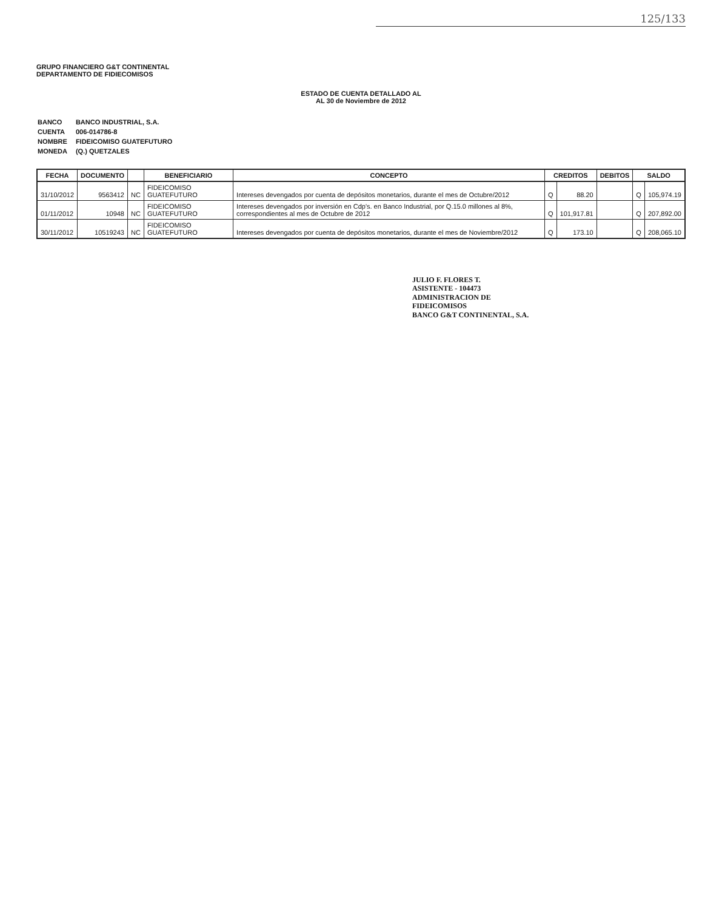125/133
GRUPO FINANCIERO G&T CONTINENTAL
DEPARTAMENTO DE FIDIECOMISOS
ESTADO DE CUENTA DETALLADO AL
AL 30 de Noviembre de 2012
| BANCO | BANCO INDUSTRIAL, S.A. |
| CUENTA | 006-014786-8 |
| NOMBRE | FIDEICOMISO GUATEFUTURO |
| MONEDA | (Q.) QUETZALES |
| FECHA | DOCUMENTO | | BENEFICIARIO | CONCEPTO | CREDITOS | | DEBITOS | SALDO | |
| --- | --- | --- | --- | --- | --- | --- | --- | --- | --- |
| 31/10/2012 | 9563412 | NC | FIDEICOMISO GUATEFUTURO | Intereses devengados por cuenta de depósitos monetarios, durante el mes de Octubre/2012 | Q | 88.20 | | Q | 105,974.19 |
| 01/11/2012 | 10948 | NC | FIDEICOMISO GUATEFUTURO | Intereses devengados por inversión en Cdp's. en Banco Industrial, por Q.15.0 millones al 8%, correspondientes al mes de Octubre de 2012 | Q | 101,917.81 | | Q | 207,892.00 |
| 30/11/2012 | 10519243 | NC | FIDEICOMISO GUATEFUTURO | Intereses devengados por cuenta de depósitos monetarios, durante el mes de Noviembre/2012 | Q | 173.10 | | Q | 208,065.10 |
JULIO F. FLORES T.
ASISTENTE - 104473
ADMINISTRACION DE FIDEICOMISOS
BANCO G&T CONTINENTAL, S.A.